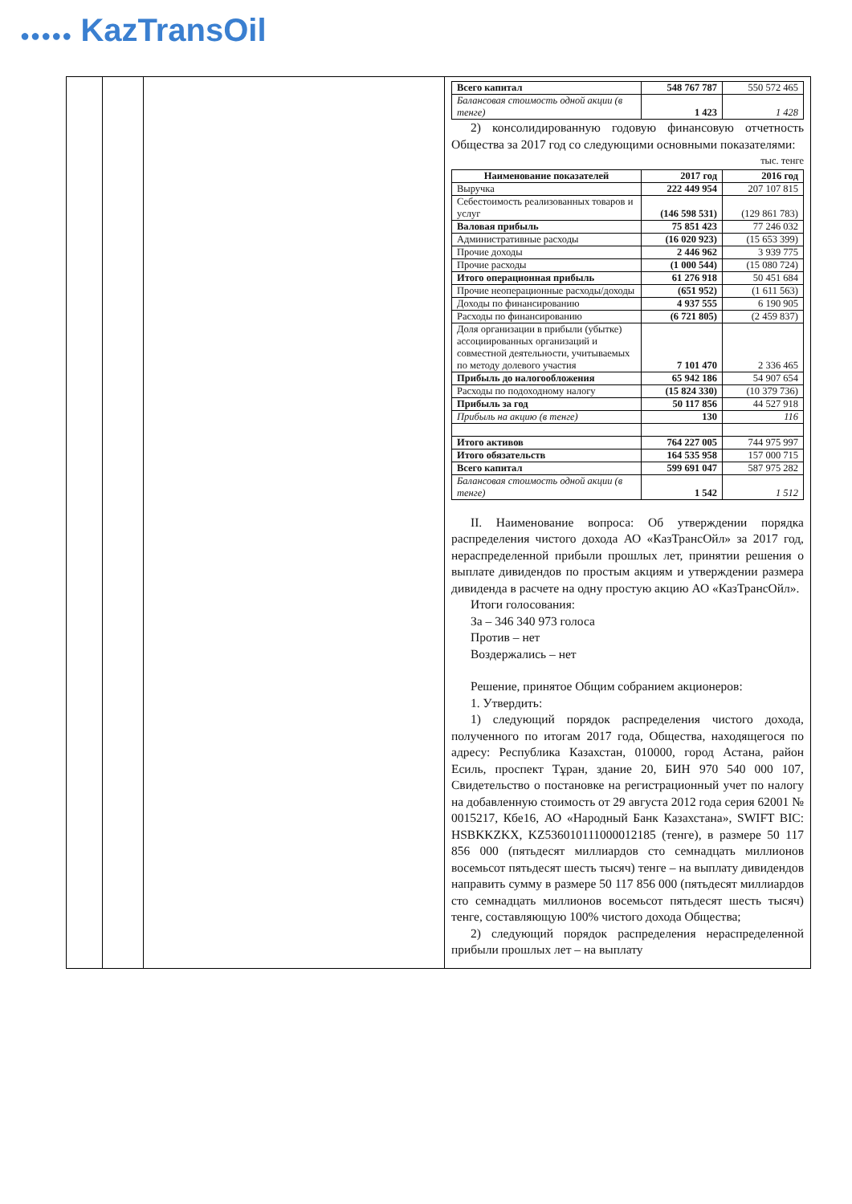●●●●● KazTransOil
| Всего капитал | 548 767 787 | 550 572 465 |
| Балансовая стоимость одной акции (в тенге) | 1 423 | 1 428 |
2) консолидированную годовую финансовую отчетность Общества за 2017 год со следующими основными показателями:
тыс. тенге
| Наименование показателей | 2017 год | 2016 год |
| --- | --- | --- |
| Выручка | 222 449 954 | 207 107 815 |
| Себестоимость реализованных товаров и услуг | (146 598 531) | (129 861 783) |
| Валовая прибыль | 75 851 423 | 77 246 032 |
| Административные расходы | (16 020 923) | (15 653 399) |
| Прочие доходы | 2 446 962 | 3 939 775 |
| Прочие расходы | (1 000 544) | (15 080 724) |
| Итого операционная прибыль | 61 276 918 | 50 451 684 |
| Прочие неоперационные расходы/доходы | (651 952) | (1 611 563) |
| Доходы по финансированию | 4 937 555 | 6 190 905 |
| Расходы по финансированию | (6 721 805) | (2 459 837) |
| Доля организации в прибыли (убытке) ассоциированных организаций и совместной деятельности, учитываемых по методу долевого участия | 7 101 470 | 2 336 465 |
| Прибыль до налогообложения | 65 942 186 | 54 907 654 |
| Расходы по подоходному налогу | (15 824 330) | (10 379 736) |
| Прибыль за год | 50 117 856 | 44 527 918 |
| Прибыль на акцию (в тенге) | 130 | 116 |
| Итого активов | 764 227 005 | 744 975 997 |
| Итого обязательств | 164 535 958 | 157 000 715 |
| Всего капитал | 599 691 047 | 587 975 282 |
| Балансовая стоимость одной акции (в тенге) | 1 542 | 1 512 |
II. Наименование вопроса: Об утверждении порядка распределения чистого дохода АО «КазТрансОйл» за 2017 год, нераспределенной прибыли прошлых лет, принятии решения о выплате дивидендов по простым акциям и утверждении размера дивиденда в расчете на одну простую акцию АО «КазТрансОйл».
Итоги голосования:
За – 346 340 973 голоса
Против – нет
Воздержались – нет
Решение, принятое Общим собранием акционеров:
1. Утвердить:
1) следующий порядок распределения чистого дохода, полученного по итогам 2017 года, Общества, находящегося по адресу: Республика Казахстан, 010000, город Астана, район Есиль, проспект Тұран, здание 20, БИН 970 540 000 107, Свидетельство о постановке на регистрационный учет по налогу на добавленную стоимость от 29 августа 2012 года серия 62001 № 0015217, Кбе16, АО «Народный Банк Казахстана», SWIFT BIC: HSBKKZKX, KZ536010111000012185 (тенге), в размере 50 117 856 000 (пятьдесят миллиардов сто семнадцать миллионов восемьсот пятьдесят шесть тысяч) тенге – на выплату дивидендов направить сумму в размере 50 117 856 000 (пятьдесят миллиардов сто семнадцать миллионов восемьсот пятьдесят шесть тысяч) тенге, составляющую 100% чистого дохода Общества;
2) следующий порядок распределения нераспределенной прибыли прошлых лет – на выплату